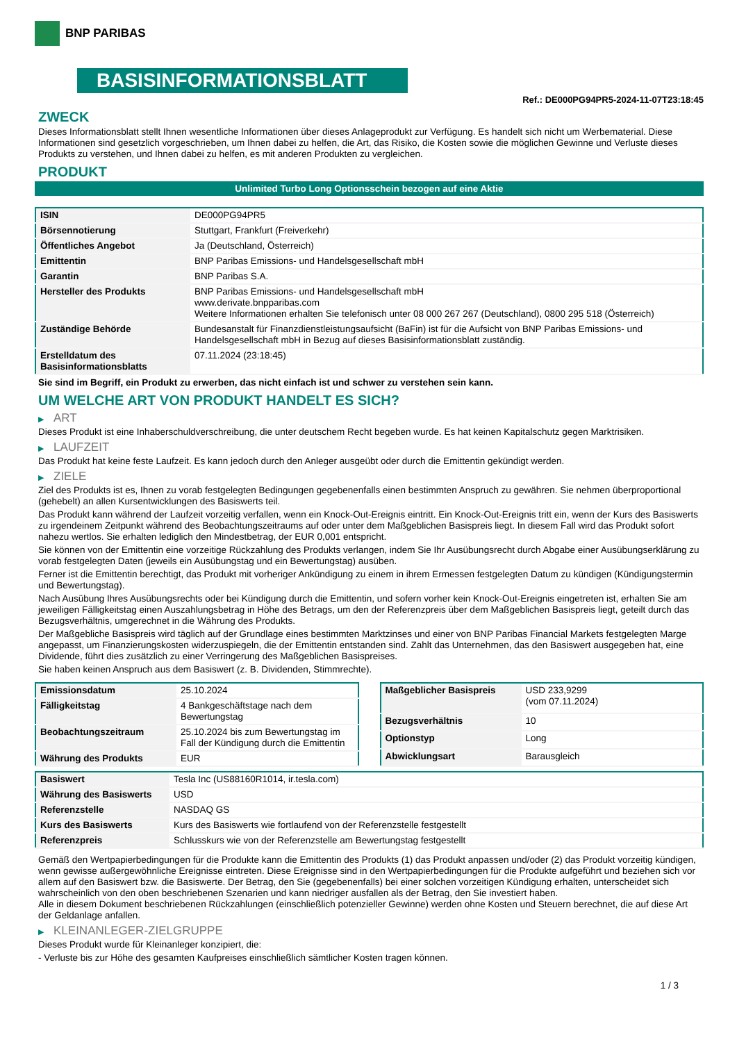BNP PARIBAS
BASISINFORMATIONSBLATT
Ref.: DE000PG94PR5-2024-11-07T23:18:45
ZWECK
Dieses Informationsblatt stellt Ihnen wesentliche Informationen über dieses Anlageprodukt zur Verfügung. Es handelt sich nicht um Werbematerial. Diese Informationen sind gesetzlich vorgeschrieben, um Ihnen dabei zu helfen, die Art, das Risiko, die Kosten sowie die möglichen Gewinne und Verluste dieses Produkts zu verstehen, und Ihnen dabei zu helfen, es mit anderen Produkten zu vergleichen.
PRODUKT
Unlimited Turbo Long Optionsschein bezogen auf eine Aktie
| ISIN | DE000PG94PR5 |
| Börsennotierung | Stuttgart, Frankfurt (Freiverkehr) |
| Öffentliches Angebot | Ja (Deutschland, Österreich) |
| Emittentin | BNP Paribas Emissions- und Handelsgesellschaft mbH |
| Garantin | BNP Paribas S.A. |
| Hersteller des Produkts | BNP Paribas Emissions- und Handelsgesellschaft mbH www.derivate.bnpparibas.com Weitere Informationen erhalten Sie telefonisch unter 08 000 267 267 (Deutschland), 0800 295 518 (Österreich) |
| Zuständige Behörde | Bundesanstalt für Finanzdienstleistungsaufsicht (BaFin) ist für die Aufsicht von BNP Paribas Emissions- und Handelsgesellschaft mbH in Bezug auf dieses Basisinformationsblatt zuständig. |
| Erstelldatum des Basisinformationsblatts | 07.11.2024 (23:18:45) |
Sie sind im Begriff, ein Produkt zu erwerben, das nicht einfach ist und schwer zu verstehen sein kann.
UM WELCHE ART VON PRODUKT HANDELT ES SICH?
▶ ART
Dieses Produkt ist eine Inhaberschuldverschreibung, die unter deutschem Recht begeben wurde. Es hat keinen Kapitalschutz gegen Marktrisiken.
▶ LAUFZEIT
Das Produkt hat keine feste Laufzeit. Es kann jedoch durch den Anleger ausgeübt oder durch die Emittentin gekündigt werden.
▶ ZIELE
Ziel des Produkts ist es, Ihnen zu vorab festgelegten Bedingungen gegebenenfalls einen bestimmten Anspruch zu gewähren. Sie nehmen überproportional (gehebelt) an allen Kursentwicklungen des Basiswerts teil.
Das Produkt kann während der Laufzeit vorzeitig verfallen, wenn ein Knock-Out-Ereignis eintritt. Ein Knock-Out-Ereignis tritt ein, wenn der Kurs des Basiswerts zu irgendeinem Zeitpunkt während des Beobachtungszeitraums auf oder unter dem Maßgeblichen Basispreis liegt. In diesem Fall wird das Produkt sofort nahezu wertlos. Sie erhalten lediglich den Mindestbetrag, der EUR 0,001 entspricht.
Sie können von der Emittentin eine vorzeitige Rückzahlung des Produkts verlangen, indem Sie Ihr Ausübungsrecht durch Abgabe einer Ausübungserklärung zu vorab festgelegten Daten (jeweils ein Ausübungstag und ein Bewertungstag) ausüben.
Ferner ist die Emittentin berechtigt, das Produkt mit vorheriger Ankündigung zu einem in ihrem Ermessen festgelegten Datum zu kündigen (Kündigungstermin und Bewertungstag).
Nach Ausübung Ihres Ausübungsrechts oder bei Kündigung durch die Emittentin, und sofern vorher kein Knock-Out-Ereignis eingetreten ist, erhalten Sie am jeweiligen Fälligkeitstag einen Auszahlungsbetrag in Höhe des Betrags, um den der Referenzpreis über dem Maßgeblichen Basispreis liegt, geteilt durch das Bezugsverhältnis, umgerechnet in die Währung des Produkts.
Der Maßgebliche Basispreis wird täglich auf der Grundlage eines bestimmten Marktzinses und einer von BNP Paribas Financial Markets festgelegten Marge angepasst, um Finanzierungskosten widerzuspiegeln, die der Emittentin entstanden sind. Zahlt das Unternehmen, das den Basiswert ausgegeben hat, eine Dividende, führt dies zusätzlich zu einer Verringerung des Maßgeblichen Basispreises.
Sie haben keinen Anspruch aus dem Basiswert (z. B. Dividenden, Stimmrechte).
| Emissionsdatum | 25.10.2024 |
| Fälligkeitstag | 4 Bankgeschäftstage nach dem Bewertungstag |
| Beobachtungszeitraum | 25.10.2024 bis zum Bewertungstag im Fall der Kündigung durch die Emittentin |
| Währung des Produkts | EUR |
| Maßgeblicher Basispreis | USD 233,9299 (vom 07.11.2024) |
| Bezugsverhältnis | 10 |
| Optionstyp | Long |
| Abwicklungsart | Barausgleich |
| Basiswert | Tesla Inc (US88160R1014, ir.tesla.com) |
| Währung des Basiswerts | USD |
| Referenzstelle | NASDAQ GS |
| Kurs des Basiswerts | Kurs des Basiswerts wie fortlaufend von der Referenzstelle festgestellt |
| Referenzpreis | Schlusskurs wie von der Referenzstelle am Bewertungstag festgestellt |
Gemäß den Wertpapierbedingungen für die Produkte kann die Emittentin des Produkts (1) das Produkt anpassen und/oder (2) das Produkt vorzeitig kündigen, wenn gewisse außergewöhnliche Ereignisse eintreten. Diese Ereignisse sind in den Wertpapierbedingungen für die Produkte aufgeführt und beziehen sich vor allem auf den Basiswert bzw. die Basiswerte. Der Betrag, den Sie (gegebenenfalls) bei einer solchen vorzeitigen Kündigung erhalten, unterscheidet sich wahrscheinlich von den oben beschriebenen Szenarien und kann niedriger ausfallen als der Betrag, den Sie investiert haben.
Alle in diesem Dokument beschriebenen Rückzahlungen (einschließlich potenzieller Gewinne) werden ohne Kosten und Steuern berechnet, die auf diese Art der Geldanlage anfallen.
▶ KLEINANLEGER-ZIELGRUPPE
Dieses Produkt wurde für Kleinanleger konzipiert, die:
- Verluste bis zur Höhe des gesamten Kaufpreises einschließlich sämtlicher Kosten tragen können.
1 / 3